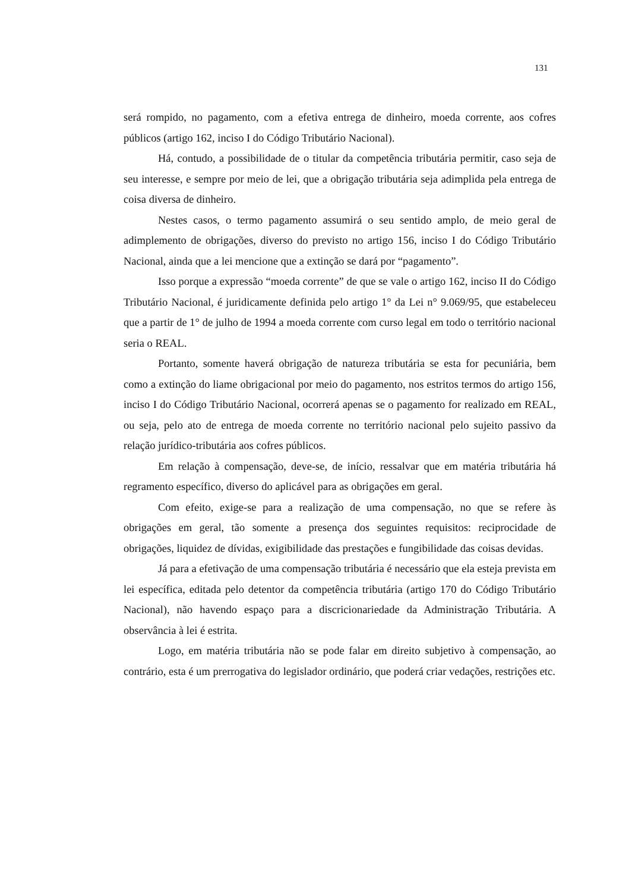131
será rompido, no pagamento, com a efetiva entrega de dinheiro, moeda corrente, aos cofres públicos (artigo 162, inciso I do Código Tributário Nacional).
Há, contudo, a possibilidade de o titular da competência tributária permitir, caso seja de seu interesse, e sempre por meio de lei, que a obrigação tributária seja adimplida pela entrega de coisa diversa de dinheiro.
Nestes casos, o termo pagamento assumirá o seu sentido amplo, de meio geral de adimplemento de obrigações, diverso do previsto no artigo 156, inciso I do Código Tributário Nacional, ainda que a lei mencione que a extinção se dará por “pagamento”.
Isso porque a expressão “moeda corrente” de que se vale o artigo 162, inciso II do Código Tributário Nacional, é juridicamente definida pelo artigo 1° da Lei n° 9.069/95, que estabeleceu que a partir de 1° de julho de 1994 a moeda corrente com curso legal em todo o território nacional seria o REAL.
Portanto, somente haverá obrigação de natureza tributária se esta for pecuniária, bem como a extinção do liame obrigacional por meio do pagamento, nos estritos termos do artigo 156, inciso I do Código Tributário Nacional, ocorrerá apenas se o pagamento for realizado em REAL, ou seja, pelo ato de entrega de moeda corrente no território nacional pelo sujeito passivo da relação jurídico-tributária aos cofres públicos.
Em relação à compensação, deve-se, de início, ressalvar que em matéria tributária há regramento específico, diverso do aplicável para as obrigações em geral.
Com efeito, exige-se para a realização de uma compensação, no que se refere às obrigações em geral, tão somente a presença dos seguintes requisitos: reciprocidade de obrigações, liquidez de dívidas, exigibilidade das prestações e fungibilidade das coisas devidas.
Já para a efetivação de uma compensação tributária é necessário que ela esteja prevista em lei específica, editada pelo detentor da competência tributária (artigo 170 do Código Tributário Nacional), não havendo espaço para a discricionariedade da Administração Tributária. A observância à lei é estrita.
Logo, em matéria tributária não se pode falar em direito subjetivo à compensação, ao contrário, esta é um prerrogativa do legislador ordinário, que poderá criar vedações, restrições etc.